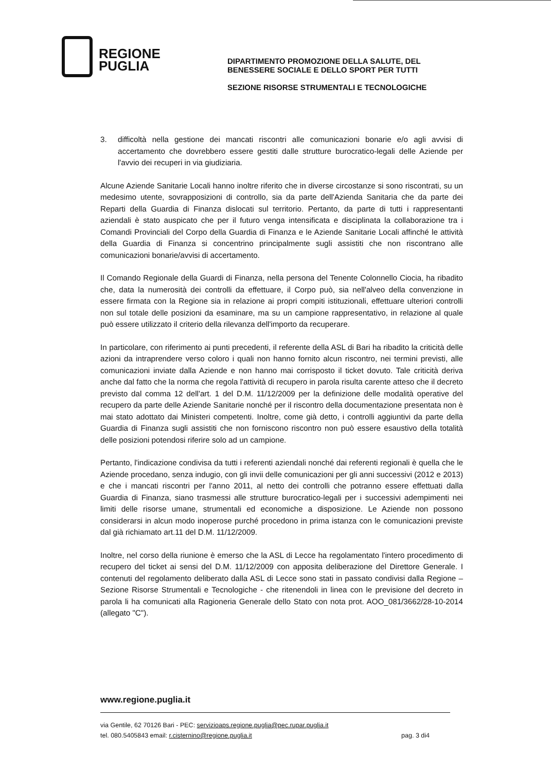REGIONE
PUGLIA
DIPARTIMENTO PROMOZIONE DELLA SALUTE, DEL
BENESSERE SOCIALE E DELLO SPORT PER TUTTI
SEZIONE RISORSE STRUMENTALI E TECNOLOGICHE
3. difficoltà nella gestione dei mancati riscontri alle comunicazioni bonarie e/o agli avvisi di accertamento che dovrebbero essere gestiti dalle strutture burocratico-legali delle Aziende per l'avvio dei recuperi in via giudiziaria.
Alcune Aziende Sanitarie Locali hanno inoltre riferito che in diverse circostanze si sono riscontrati, su un medesimo utente, sovrapposizioni di controllo, sia da parte dell'Azienda Sanitaria che da parte dei Reparti della Guardia di Finanza dislocati sul territorio. Pertanto, da parte di tutti i rappresentanti aziendali è stato auspicato che per il futuro venga intensificata e disciplinata la collaborazione tra i Comandi Provinciali del Corpo della Guardia di Finanza e le Aziende Sanitarie Locali affinché le attività della Guardia di Finanza si concentrino principalmente sugli assistiti che non riscontrano alle comunicazioni bonarie/avvisi di accertamento.
Il Comando Regionale della Guardi di Finanza, nella persona del Tenente Colonnello Ciocia, ha ribadito che, data la numerosità dei controlli da effettuare, il Corpo può, sia nell'alveo della convenzione in essere firmata con la Regione sia in relazione ai propri compiti istituzionali, effettuare ulteriori controlli non sul totale delle posizioni da esaminare, ma su un campione rappresentativo, in relazione al quale può essere utilizzato il criterio della rilevanza dell'importo da recuperare.
In particolare, con riferimento ai punti precedenti, il referente della ASL di Bari ha ribadito la criticità delle azioni da intraprendere verso coloro i quali non hanno fornito alcun riscontro, nei termini previsti, alle comunicazioni inviate dalla Aziende e non hanno mai corrisposto il ticket dovuto. Tale criticità deriva anche dal fatto che la norma che regola l'attività di recupero in parola risulta carente atteso che il decreto previsto dal comma 12 dell'art. 1 del D.M. 11/12/2009 per la definizione delle modalità operative del recupero da parte delle Aziende Sanitarie nonché per il riscontro della documentazione presentata non è mai stato adottato dai Ministeri competenti. Inoltre, come già detto, i controlli aggiuntivi da parte della Guardia di Finanza sugli assistiti che non forniscono riscontro non può essere esaustivo della totalità delle posizioni potendosi riferire solo ad un campione.
Pertanto, l'indicazione condivisa da tutti i referenti aziendali nonché dai referenti regionali è quella che le Aziende procedano, senza indugio, con gli invii delle comunicazioni per gli anni successivi (2012 e 2013) e che i mancati riscontri per l'anno 2011, al netto dei controlli che potranno essere effettuati dalla Guardia di Finanza, siano trasmessi alle strutture burocratico-legali per i successivi adempimenti nei limiti delle risorse umane, strumentali ed economiche a disposizione. Le Aziende non possono considerarsi in alcun modo inoperose purché procedono in prima istanza con le comunicazioni previste dal già richiamato art.11 del D.M. 11/12/2009.
Inoltre, nel corso della riunione è emerso che la ASL di Lecce ha regolamentato l'intero procedimento di recupero del ticket ai sensi del D.M. 11/12/2009 con apposita deliberazione del Direttore Generale. I contenuti del regolamento deliberato dalla ASL di Lecce sono stati in passato condivisi dalla Regione – Sezione Risorse Strumentali e Tecnologiche - che ritenendoli in linea con le previsione del decreto in parola li ha comunicati alla Ragioneria Generale dello Stato con nota prot. AOO_081/3662/28-10-2014 (allegato "C").
www.regione.puglia.it
via Gentile, 62 70126 Bari - PEC: servizioaps.regione.puglia@pec.rupar.puglia.it
tel. 080.5405843 email: r.cisternino@regione.puglia.it pag. 3 di4